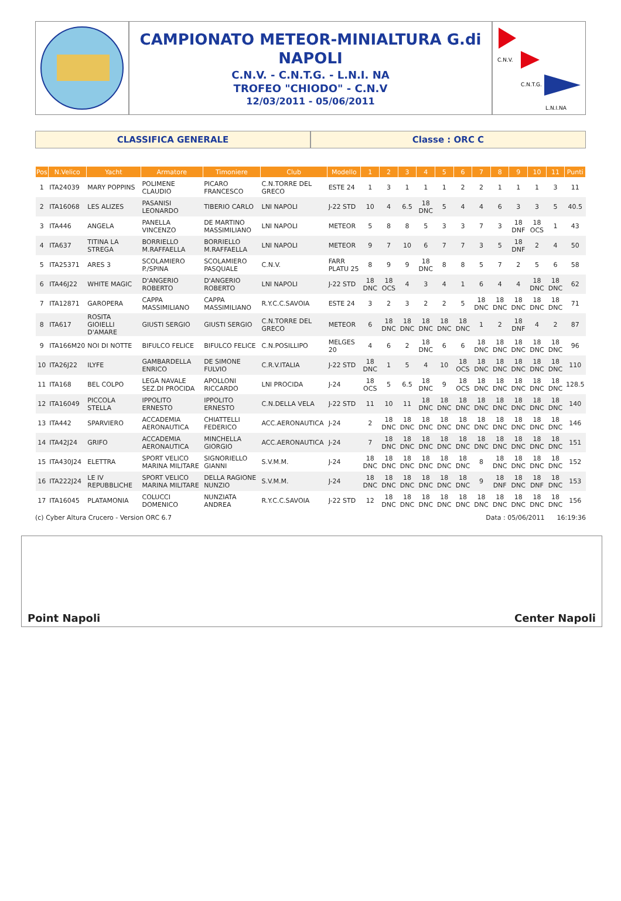CAMPIONATO METEOR-MINIALTURA G.di
NAPOLI
C.N.V. - C.N.T.G. - L.N.I. NA
TROFEO "CHIODO" - C.N.V
12/03/2011 - 05/06/2011
C.N.V.
C.N.T.G.
L.N.I.NA
CLASSIFICA GENERALE Classe : ORC C
| Pos | N.Velico | Yacht | Armatore | Timoniere | Club | Modello | 1 | 2 | 3 | 4 | 5 | 6 | 7 | 8 | 9 | 10 | 11 | Punti |
| --- | --- | --- | --- | --- | --- | --- | --- | --- | --- | --- | --- | --- | --- | --- | --- | --- | --- | --- |
| 1 | ITA24039 | MARY POPPINS | POLIMENE CLAUDIO | PICARO FRANCESCO | C.N.TORRE DEL GRECO | ESTE 24 | 1 | 3 | 1 | 1 | 1 | 2 | 2 | 1 | 1 | 1 | 3 | 11 |
| 2 | ITA16068 | LES ALIZES | PASANISI LEONARDO | TIBERIO CARLO | LNI NAPOLI | J-22 STD | 10 | 4 | 6.5 | 18 DNC | 5 | 4 | 4 | 6 | 3 | 3 | 5 | 40.5 |
| 3 | ITA446 | ANGELA | PANELLA VINCENZO | DE MARTINO MASSIMILIANO | LNI NAPOLI | METEOR | 5 | 8 | 8 | 5 | 3 | 3 | 7 | 3 | 18 DNF | 18 OCS | 1 | 43 |
| 4 | ITA637 | TITINA LA STREGA | BORRIELLO M.RAFFAELLA | BORRIELLO M.RAFFAELLA | LNI NAPOLI | METEOR | 9 | 7 | 10 | 6 | 7 | 7 | 3 | 5 | 18 DNF | 2 | 4 | 50 |
| 5 | ITA25371 | ARES 3 | SCOLAMIERO P./SPINA | SCOLAMIERO PASQUALE | C.N.V. | FARR PLATU 25 | 8 | 9 | 9 | 18 DNC | 8 | 8 | 5 | 7 | 2 | 5 | 6 | 58 |
| 6 | ITA46J22 | WHITE MAGIC | D'ANGERIO ROBERTO | D'ANGERIO ROBERTO | LNI NAPOLI | J-22 STD | 18 DNC | 18 OCS | 4 | 3 | 4 | 1 | 6 | 4 | 4 | 18 DNC | 18 DNC | 62 |
| 7 | ITA12871 | GAROPERA | CAPPA MASSIMILIANO | CAPPA MASSIMILIANO | R.Y.C.C.SAVOIA | ESTE 24 | 3 | 2 | 3 | 2 | 2 | 5 | 18 DNC | 18 DNC | 18 DNC | 18 DNC | 18 DNC | 71 |
| 8 | ITA617 | ROSITA GIOIELLI D'AMARE | GIUSTI SERGIO | GIUSTI SERGIO | C.N.TORRE DEL GRECO | METEOR | 6 | 18 DNC | 18 DNC | 18 DNC | 18 DNC | 18 DNC | 1 | 2 | 18 DNF | 4 | 2 | 87 |
| 9 | ITA166M20 | NOI DI NOTTE | BIFULCO FELICE | BIFULCO FELICE | C.N.POSILLIPO | MELGES 20 | 4 | 6 | 2 | 18 DNC | 6 | 6 | 18 DNC | 18 DNC | 18 DNC | 18 DNC | 18 DNC | 96 |
| 10 | ITA26J22 | ILYFE | GAMBARDELLA ENRICO | DE SIMONE FULVIO | C.R.V.ITALIA | J-22 STD | 18 DNC | 1 | 5 | 4 | 10 | 18 OCS | 18 DNC | 18 DNC | 18 DNC | 18 DNC | 18 DNC | 110 |
| 11 | ITA168 | BEL COLPO | LEGA NAVALE SEZ.DI PROCIDA | APOLLONI RICCARDO | LNI PROCIDA | J-24 | 18 OCS | 5 | 6.5 | 18 DNC | 9 | 18 OCS | 18 DNC | 18 DNC | 18 DNC | 18 DNC | 18 DNC | 128.5 |
| 12 | ITA16049 | PICCOLA STELLA | IPPOLITO ERNESTO | IPPOLITO ERNESTO | C.N.DELLA VELA | J-22 STD | 11 | 10 | 11 | 18 DNC | 18 DNC | 18 DNC | 18 DNC | 18 DNC | 18 DNC | 18 DNC | 18 DNC | 140 |
| 13 | ITA442 | SPARVIERO | ACCADEMIA AERONAUTICA | CHIATTELLI FEDERICO | ACC.AERONAUTICA | J-24 | 2 | 18 DNC | 18 DNC | 18 DNC | 18 DNC | 18 DNC | 18 DNC | 18 DNC | 18 DNC | 18 DNC | 18 DNC | 146 |
| 14 | ITA42J24 | GRIFO | ACCADEMIA AERONAUTICA | MINCHELLA GIORGIO | ACC.AERONAUTICA | J-24 | 7 | 18 DNC | 18 DNC | 18 DNC | 18 DNC | 18 DNC | 18 DNC | 18 DNC | 18 DNC | 18 DNC | 18 DNC | 151 |
| 15 | ITA430J24 | ELETTRA | SPORT VELICO MARINA MILITARE | SIGNORIELLO GIANNI | S.V.M.M. | J-24 | 18 DNC | 18 DNC | 18 DNC | 18 DNC | 18 DNC | 18 DNC | 8 | 18 DNC | 18 DNC | 18 DNC | 18 DNC | 152 |
| 16 | ITA222J24 | LE IV REPUBBLICHE | SPORT VELICO MARINA MILITARE | DELLA RAGIONE NUNZIO | S.V.M.M. | J-24 | 18 DNC | 18 DNC | 18 DNC | 18 DNC | 18 DNC | 18 DNC | 9 | 18 DNF | 18 DNC | 18 DNF | 18 DNC | 153 |
| 17 | ITA16045 | PLATAMONIA | COLUCCI DOMENICO | NUNZIATA ANDREA | R.Y.C.C.SAVOIA | J-22 STD | 12 | 18 DNC | 18 DNC | 18 DNC | 18 DNC | 18 DNC | 18 DNC | 18 DNC | 18 DNC | 18 DNC | 18 DNC | 156 |
(c) Cyber Altura Crucero - Version ORC 6.7 Data : 05/06/2011 16:19:36
Point Napoli
Center Napoli